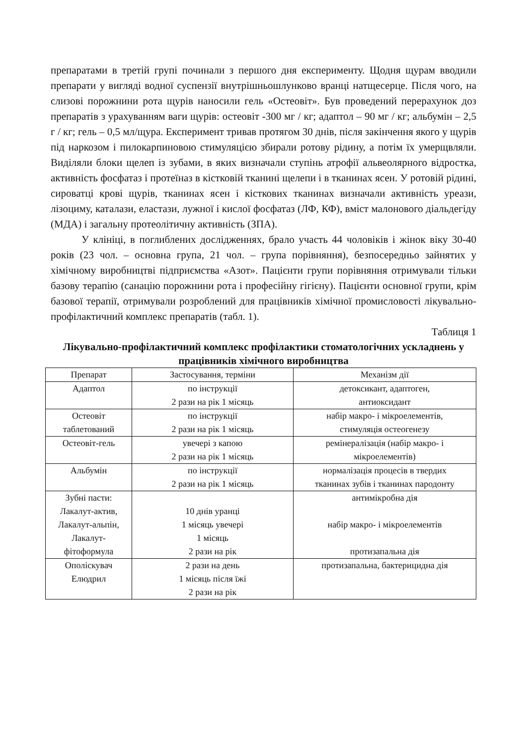препаратами в третій групі починали з першого дня експерименту. Щодня щурам вводили препарати у вигляді водної суспензії внутрішньошлунково вранці натщесерце. Після чого, на слизові порожнини рота щурів наносили гель «Остеовіт». Був проведений перерахунок доз препаратів з урахуванням ваги щурів: остеовіт -300 мг / кг; адаптол – 90 мг / кг; альбумін – 2,5 г / кг; гель – 0,5 мл/щура. Експеримент тривав протягом 30 днів, після закінчення якого у щурів під наркозом і пилокарпиновою стимуляцією збирали ротову рідину, а потім їх умерщвляли. Виділяли блоки щелеп із зубами, в яких визначали ступінь атрофії альвеолярного відростка, активність фосфатаз і протеїназ в кістковій тканині щелепи і в тканинах ясен. У ротовій рідині, сироватці крові щурів, тканинах ясен і кісткових тканинах визначали активність уреази, лізоциму, каталази, еластази, лужної і кислої фосфатаз (ЛФ, КФ), вміст малонового діальдегіду (МДА) і загальну протеолітичну активність (ЗПА).
У клініці, в поглиблених дослідженнях, брало участь 44 чоловіків і жінок віку 30-40 років (23 чол. – основна група, 21 чол. – група порівняння), безпосередньо зайнятих у хімічному виробництві підприємства «Азот». Пацієнти групи порівняння отримували тільки базову терапію (санацію порожнини рота і професійну гігієну). Пацієнти основної групи, крім базової терапії, отримували розроблений для працівників хімічної промисловості лікувально-профілактичний комплекс препаратів (табл. 1).
Таблиця 1
Лікувально-профілактичний комплекс профілактики стоматологічних ускладнень у працівників хімічного виробництва
| Препарат | Застосування, терміни | Механізм дії |
| --- | --- | --- |
| Адаптол | по інструкції 2 рази на рік 1 місяць | детоксикант, адаптоген, антиоксидант |
| Остеовіт таблетований | по інструкції 2 рази на рік 1 місяць | набір макро- і мікроелементів, стимуляція остеогенезу |
| Остеовіт-гель | увечері з капою 2 рази на рік 1 місяць | ремінералізація (набір макро- і мікроелементів) |
| Альбумін | по інструкції 2 рази на рік 1 місяць | нормалізація процесів в твердих тканинах зубів і тканинах пародонту |
| Зубні пасти: Лакалут-актив, Лакалут-альпін, Лакалут- фітоформула | 10 днів уранці 1 місяць увечері 1 місяць 2 рази на рік | антимікробна дія набір макро- і мікроелементів протизапальна дія |
| Ополіскувач Елюдрил | 2 рази на день 1 місяць після їжі 2 рази на рік | протизапальна, бактерицидна дія |